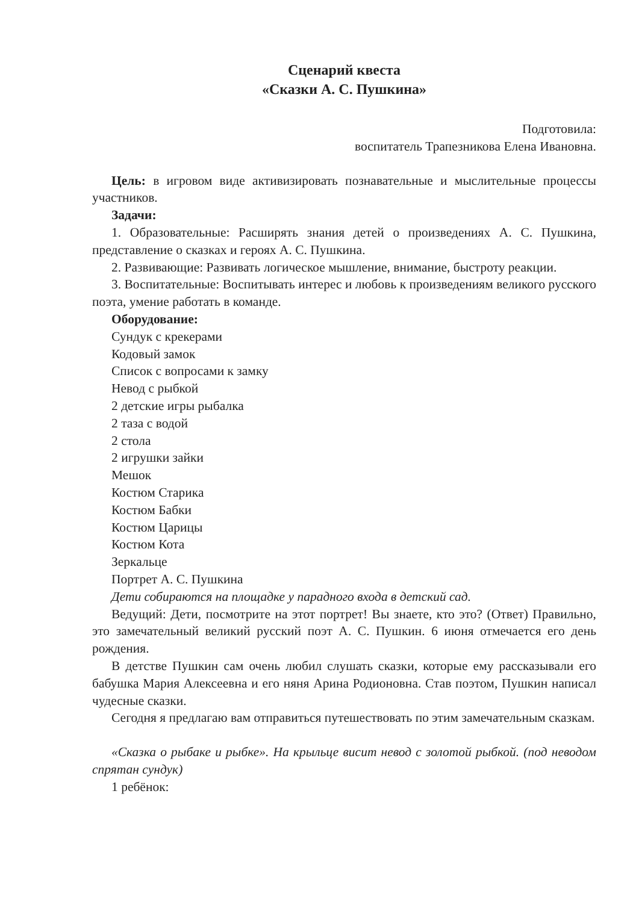Сценарий квеста
«Сказки А. С. Пушкина»
Подготовила:
воспитатель Трапезникова Елена Ивановна.
Цель: в игровом виде активизировать познавательные и мыслительные процессы участников.
Задачи:
1. Образовательные: Расширять знания детей о произведениях А. С. Пушкина, представление о сказках и героях А. С. Пушкина.
2. Развивающие: Развивать логическое мышление, внимание, быстроту реакции.
3. Воспитательные: Воспитывать интерес и любовь к произведениям великого русского поэта, умение работать в команде.
Оборудование:
Сундук с крекерами
Кодовый замок
Список с вопросами к замку
Невод с рыбкой
2 детские игры рыбалка
2 таза с водой
2 стола
2 игрушки зайки
Мешок
Костюм Старика
Костюм Бабки
Костюм Царицы
Костюм Кота
Зеркальце
Портрет А. С. Пушкина
Дети собираются на площадке у парадного входа в детский сад.
Ведущий: Дети, посмотрите на этот портрет! Вы знаете, кто это? (Ответ) Правильно, это замечательный великий русский поэт А. С. Пушкин. 6 июня отмечается его день рождения.
В детстве Пушкин сам очень любил слушать сказки, которые ему рассказывали его бабушка Мария Алексеевна и его няня Арина Родионовна. Став поэтом, Пушкин написал чудесные сказки.
Сегодня я предлагаю вам отправиться путешествовать по этим замечательным сказкам.
«Сказка о рыбаке и рыбке». На крыльце висит невод с золотой рыбкой. (под неводом спрятан сундук)
1 ребёнок: